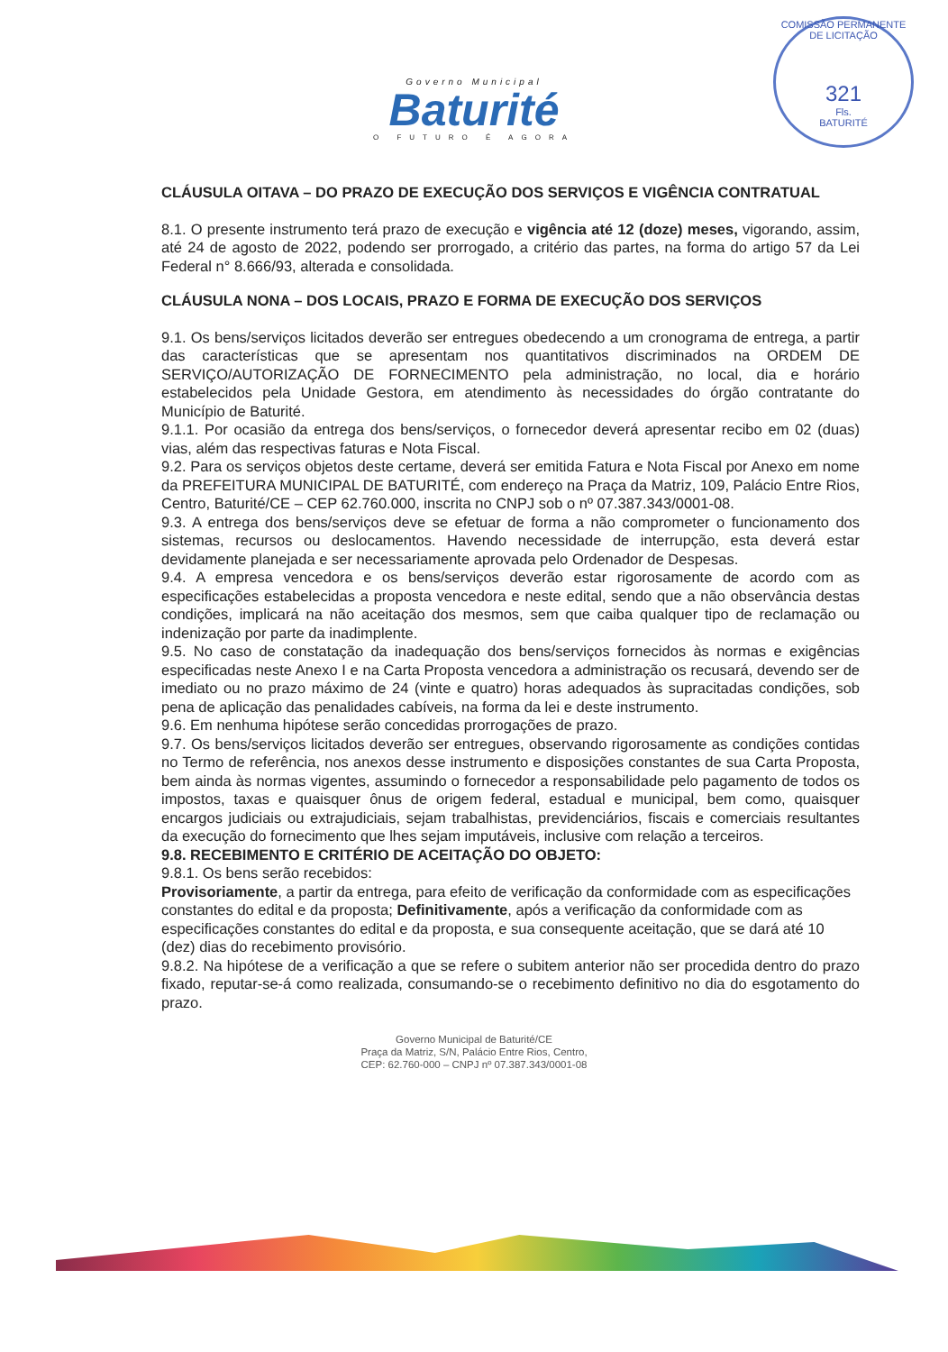COMISSÃO PERMANENTE DE LICITAÇÃO
321
Fls.
BATURITÉ
Governo Municipal
Baturité
O FUTURO É AGORA
CLÁUSULA OITAVA – DO PRAZO DE EXECUÇÃO DOS SERVIÇOS E VIGÊNCIA CONTRATUAL
8.1. O presente instrumento terá prazo de execução e vigência até 12 (doze) meses, vigorando, assim, até 24 de agosto de 2022, podendo ser prorrogado, a critério das partes, na forma do artigo 57 da Lei Federal n° 8.666/93, alterada e consolidada.
CLÁUSULA NONA – DOS LOCAIS, PRAZO E FORMA DE EXECUÇÃO DOS SERVIÇOS
9.1. Os bens/serviços licitados deverão ser entregues obedecendo a um cronograma de entrega, a partir das características que se apresentam nos quantitativos discriminados na ORDEM DE SERVIÇO/AUTORIZAÇÃO DE FORNECIMENTO pela administração, no local, dia e horário estabelecidos pela Unidade Gestora, em atendimento às necessidades do órgão contratante do Município de Baturité.
9.1.1. Por ocasião da entrega dos bens/serviços, o fornecedor deverá apresentar recibo em 02 (duas) vias, além das respectivas faturas e Nota Fiscal.
9.2. Para os serviços objetos deste certame, deverá ser emitida Fatura e Nota Fiscal por Anexo em nome da PREFEITURA MUNICIPAL DE BATURITÉ, com endereço na Praça da Matriz, 109, Palácio Entre Rios, Centro, Baturité/CE – CEP 62.760.000, inscrita no CNPJ sob o nº 07.387.343/0001-08.
9.3. A entrega dos bens/serviços deve se efetuar de forma a não comprometer o funcionamento dos sistemas, recursos ou deslocamentos. Havendo necessidade de interrupção, esta deverá estar devidamente planejada e ser necessariamente aprovada pelo Ordenador de Despesas.
9.4. A empresa vencedora e os bens/serviços deverão estar rigorosamente de acordo com as especificações estabelecidas a proposta vencedora e neste edital, sendo que a não observância destas condições, implicará na não aceitação dos mesmos, sem que caiba qualquer tipo de reclamação ou indenização por parte da inadimplente.
9.5. No caso de constatação da inadequação dos bens/serviços fornecidos às normas e exigências especificadas neste Anexo I e na Carta Proposta vencedora a administração os recusará, devendo ser de imediato ou no prazo máximo de 24 (vinte e quatro) horas adequados às supracitadas condições, sob pena de aplicação das penalidades cabíveis, na forma da lei e deste instrumento.
9.6. Em nenhuma hipótese serão concedidas prorrogações de prazo.
9.7. Os bens/serviços licitados deverão ser entregues, observando rigorosamente as condições contidas no Termo de referência, nos anexos desse instrumento e disposições constantes de sua Carta Proposta, bem ainda às normas vigentes, assumindo o fornecedor a responsabilidade pelo pagamento de todos os impostos, taxas e quaisquer ônus de origem federal, estadual e municipal, bem como, quaisquer encargos judiciais ou extrajudiciais, sejam trabalhistas, previdenciários, fiscais e comerciais resultantes da execução do fornecimento que lhes sejam imputáveis, inclusive com relação a terceiros.
9.8. RECEBIMENTO E CRITÉRIO DE ACEITAÇÃO DO OBJETO:
9.8.1. Os bens serão recebidos:
Provisoriamente, a partir da entrega, para efeito de verificação da conformidade com as especificações constantes do edital e da proposta; Definitivamente, após a verificação da conformidade com as especificações constantes do edital e da proposta, e sua consequente aceitação, que se dará até 10 (dez) dias do recebimento provisório.
9.8.2. Na hipótese de a verificação a que se refere o subitem anterior não ser procedida dentro do prazo fixado, reputar-se-á como realizada, consumando-se o recebimento definitivo no dia do esgotamento do prazo.
Governo Municipal de Baturité/CE
Praça da Matriz, S/N, Palácio Entre Rios, Centro,
CEP: 62.760-000 – CNPJ nº 07.387.343/0001-08